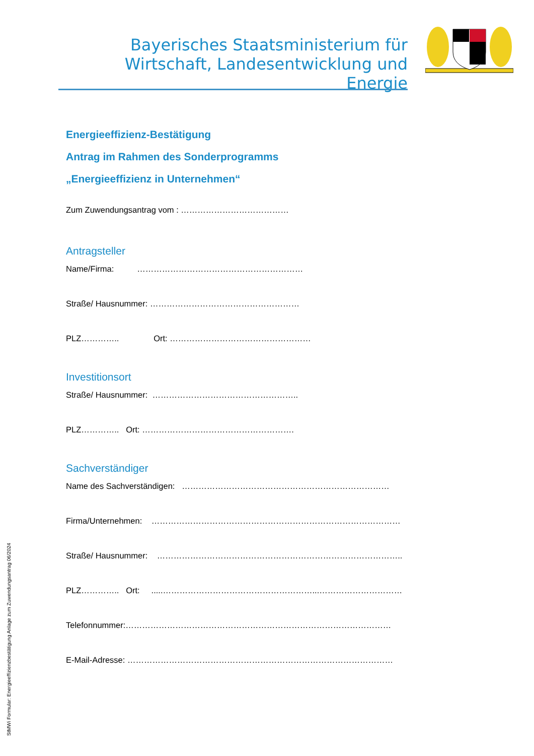Bayerisches Staatsministerium für
Wirtschaft, Landesentwicklung und Energie
Energieeffizienz-Bestätigung
Antrag im Rahmen des Sonderprogramms
„Energieeffizienz in Unternehmen“
Zum Zuwendungsantrag vom : …………………………………
Antragsteller
Name/Firma: ……………………………………………………
Straße/ Hausnummer: ………………………………………………
PLZ………….. Ort: ……………………………………………
Investitionsort
Straße/ Hausnummer: ……………………………………………..
PLZ………….. Ort: ……………………………………………….
Sachverständiger
Name des Sachverständigen: …………………………………………………………………
Firma/Unternehmen: ………………………………………………………………………………
Straße/ Hausnummer: ……………………………………………………………………………..
PLZ………….. Ort: .....………………………………………………...…………………………
Telefonnummer:……………………………………………………………………………………
E-Mail-Adresse: ……………………………………………………………………………………
StMWi Formular: Energieeffizienzbestätigung Anlage zum Zuwendungsantrag 06/2024